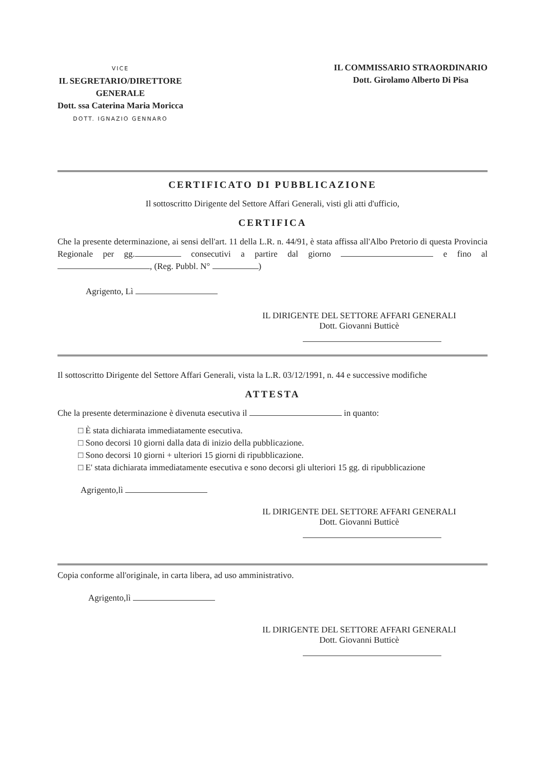VICE
IL SEGRETARIO/DIRETTORE
GENERALE
Dott. ssa Caterina Maria Moricca
DOTT. IGNAZIO GENNARO
IL COMMISSARIO STRAORDINARIO
Dott. Girolamo Alberto Di Pisa
CERTIFICATO DI PUBBLICAZIONE
Il sottoscritto Dirigente del Settore Affari Generali, visti gli atti d'ufficio,
CERTIFICA
Che la presente determinazione, ai sensi dell'art. 11 della L.R. n. 44/91, è stata affissa all'Albo Pretorio di questa Provincia Regionale per gg. consecutivi a partire dal giorno e fino al , (Reg. Pubbl. N° )
Agrigento, Lì
IL DIRIGENTE DEL SETTORE AFFARI GENERALI
Dott. Giovanni Butticè
Il sottoscritto Dirigente del Settore Affari Generali, vista la L.R. 03/12/1991, n. 44 e successive modifiche
ATTESTA
Che la presente determinazione è divenuta esecutiva il in quanto:
□ È stata dichiarata immediatamente esecutiva.
□ Sono decorsi 10 giorni dalla data di inizio della pubblicazione.
□ Sono decorsi 10 giorni + ulteriori 15 giorni di ripubblicazione.
□ E' stata dichiarata immediatamente esecutiva e sono decorsi gli ulteriori 15 gg. di ripubblicazione
Agrigento,lì
IL DIRIGENTE DEL SETTORE AFFARI GENERALI
Dott. Giovanni Butticè
Copia conforme all'originale, in carta libera, ad uso amministrativo.
Agrigento,lì
IL DIRIGENTE DEL SETTORE AFFARI GENERALI
Dott. Giovanni Butticè